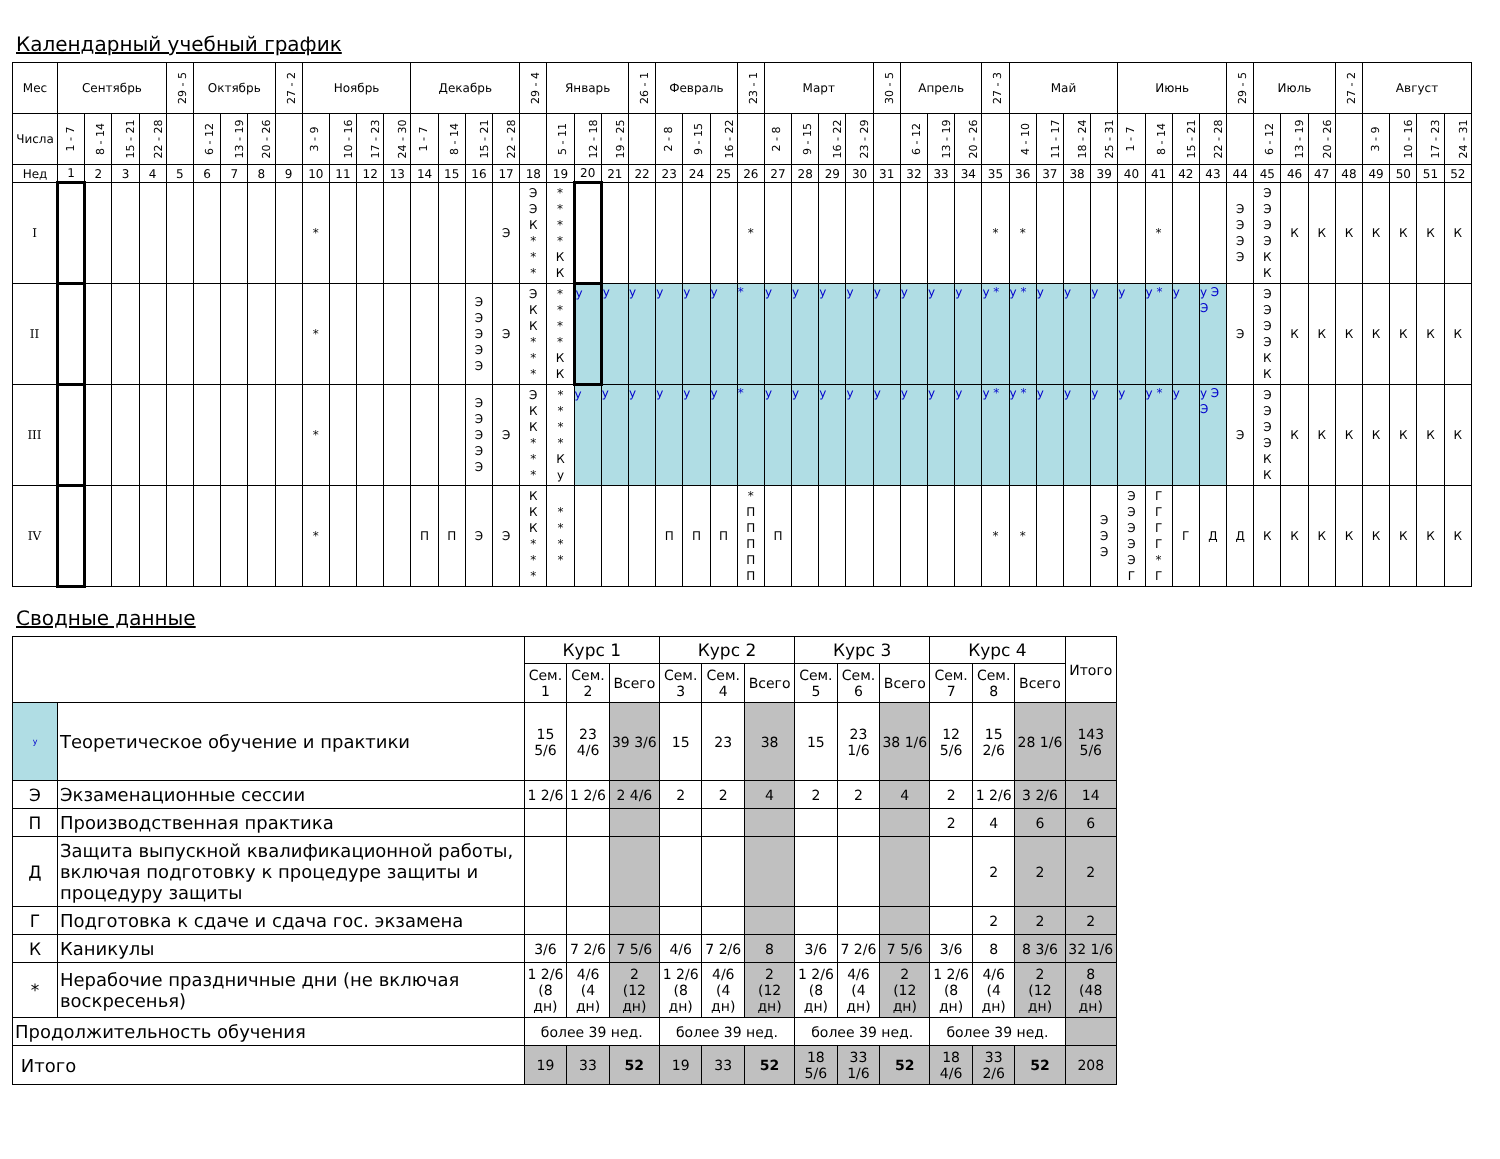Календарный учебный график
| Мес | Сентябрь | | | | 29 - 5 | Октябрь | | | 27 - 2 | Ноябрь | | | | Декабрь | | | | 29 - 4 | Январь | | | 26 - 1 | Февраль | | | 23 - 1 | Март | | | | 30 - 5 | Апрель | | | 27 - 3 | Май | | | | Июнь | | | | 29 - 5 | Июль | | | 27 - 2 | Август | | | |
| --- | --- | --- | --- | --- | --- | --- | --- | --- | --- | --- | --- | --- | --- | --- | --- | --- | --- | --- | --- | --- | --- | --- | --- | --- | --- | --- | --- | --- | --- | --- | --- | --- | --- | --- | --- | --- | --- | --- | --- | --- | --- | --- | --- | --- | --- | --- | --- | --- | --- | --- | --- | --- |
| Числа | 1 - 7 | 8 - 14 | 15 - 21 | 22 - 28 | | 6 - 12 | 13 - 19 | 20 - 26 | | 3 - 9 | 10 - 16 | 17 - 23 | 24 - 30 | 1 - 7 | 8 - 14 | 15 - 21 | 22 - 28 | | 5 - 11 | 12 - 18 | 19 - 25 | | 2 - 8 | 9 - 15 | 16 - 22 | | 2 - 8 | 9 - 15 | 16 - 22 | 23 - 29 | | 6 - 12 | 13 - 19 | 20 - 26 | | 4 - 10 | 11 - 17 | 18 - 24 | 25 - 31 | 1 - 7 | 8 - 14 | 15 - 21 | 22 - 28 | | 6 - 12 | 13 - 19 | 20 - 26 | | 3 - 9 | 10 - 16 | 17 - 23 | 24 - 31 |
| Нед | 1 | 2 | 3 | 4 | 5 | 6 | 7 | 8 | 9 | 10 | 11 | 12 | 13 | 14 | 15 | 16 | 17 | 18 | 19 | 20 | 21 | 22 | 23 | 24 | 25 | 26 | 27 | 28 | 29 | 30 | 31 | 32 | 33 | 34 | 35 | 36 | 37 | 38 | 39 | 40 | 41 | 42 | 43 | 44 | 45 | 46 | 47 | 48 | 49 | 50 | 51 | 52 |
| I | | | | | | | | | | * | | | | | | | Э | Э Э К * * * | * * * * К К | | | | | | | * | | | | | | | | | * | * | | | | | * | | | Э Э Э Э | Э Э Э Э К К | К | К | К | К | К | К | К |
| II | | | | | | | | | | * | | | | | | Э Э Э Э Э | Э | Э К К * * * | * * * * К К | у | у | у | у | у | у | * | у | у | у | у | у | у | у | у | у * | у * | у | у | у | у | у * | у | у Э Э | Э | Э Э Э Э К К | К | К | К | К | К | К | К |
| III | | | | | | | | | | * | | | | | | Э Э Э Э Э | Э | Э К К * * * | * * * * К у | у | у | у | у | у | у | * | у | у | у | у | у | у | у | у | у * | у * | у | у | у | у | у * | у | у Э Э | Э | Э Э Э Э К К | К | К | К | К | К | К | К |
| IV | | | | | | | | | | * | | | | П | П | Э | Э | К К К * * * | * * * * | | | | П | П | П | * П П П П П | П | | | | | | | | * | * | | | Э Э Э | Э Э Э Э Э Г | Г Г Г Г * Г | Г | Д | Д | К | К | К | К | К | К | К | К |
Сводные данные
| | | Курс 1 | | | Курс 2 | | | Курс 3 | | | Курс 4 | | | Итого |
| --- | --- | --- | --- | --- | --- | --- | --- | --- | --- | --- | --- | --- | --- | --- |
| | | Сем. 1 | Сем. 2 | Всего | Сем. 3 | Сем. 4 | Всего | Сем. 5 | Сем. 6 | Всего | Сем. 7 | Сем. 8 | Всего | |
| у | Теоретическое обучение и практики | 15 5/6 | 23 4/6 | 39 3/6 | 15 | 23 | 38 | 15 | 23 1/6 | 38 1/6 | 12 5/6 | 15 2/6 | 28 1/6 | 143 5/6 |
| Э | Экзаменационные сессии | 1 2/6 | 1 2/6 | 2 4/6 | 2 | 2 | 4 | 2 | 2 | 4 | 2 | 1 2/6 | 3 2/6 | 14 |
| П | Производственная практика | | | | | | | | | | 2 | 4 | 6 | 6 |
| Д | Защита выпускной квалификационной работы, включая подготовку к процедуре защиты и процедуру защиты | | | | | | | | | | | 2 | 2 | 2 |
| Г | Подготовка к сдаче и сдача гос. экзамена | | | | | | | | | | | 2 | 2 | 2 |
| К | Каникулы | 3/6 | 7 2/6 | 7 5/6 | 4/6 | 7 2/6 | 8 | 3/6 | 7 2/6 | 7 5/6 | 3/6 | 8 | 8 3/6 | 32 1/6 |
| * | Нерабочие праздничные дни (не включая воскресенья) | 1 2/6 (8 дн) | 4/6 (4 дн) | 2 (12 дн) | 1 2/6 (8 дн) | 4/6 (4 дн) | 2 (12 дн) | 1 2/6 (8 дн) | 4/6 (4 дн) | 2 (12 дн) | 1 2/6 (8 дн) | 4/6 (4 дн) | 2 (12 дн) | 8 (48 дн) |
| Продолжительность обучения | | более 39 нед. | | | более 39 нед. | | | более 39 нед. | | | более 39 нед. | | | |
| Итого | | 19 | 33 | 52 | 19 | 33 | 52 | 18 5/6 | 33 1/6 | 52 | 18 4/6 | 33 2/6 | 52 | 208 |